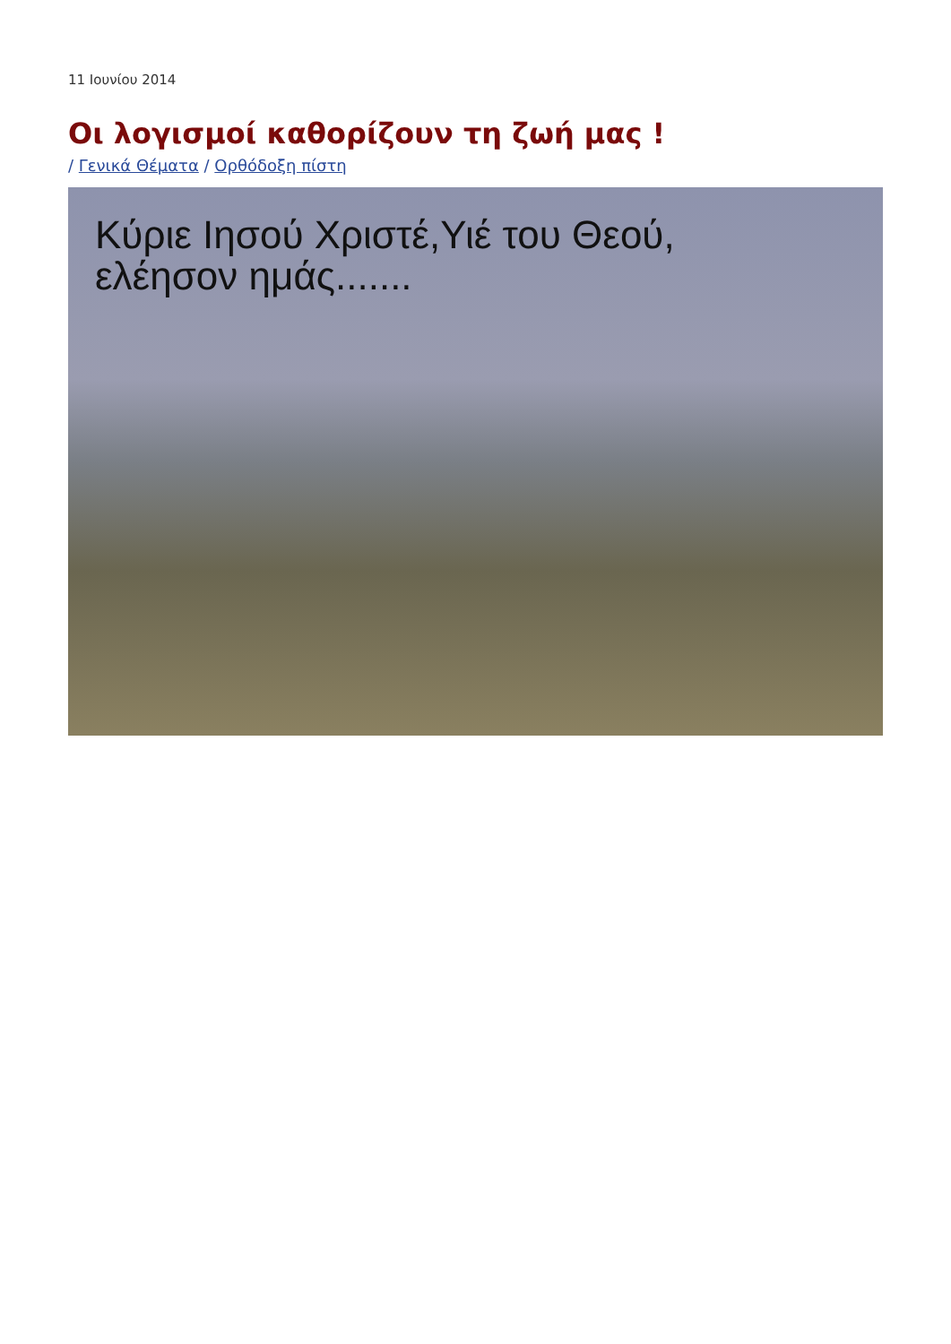11 Ιουνίου 2014
Οι λογισμοί καθορίζουν τη ζωή μας !
/ Γενικά Θέματα / Ορθόδοξη πίστη
Κύριε Ιησού Χριστέ,Υιέ του Θεού,
ελέησον ημάς.......